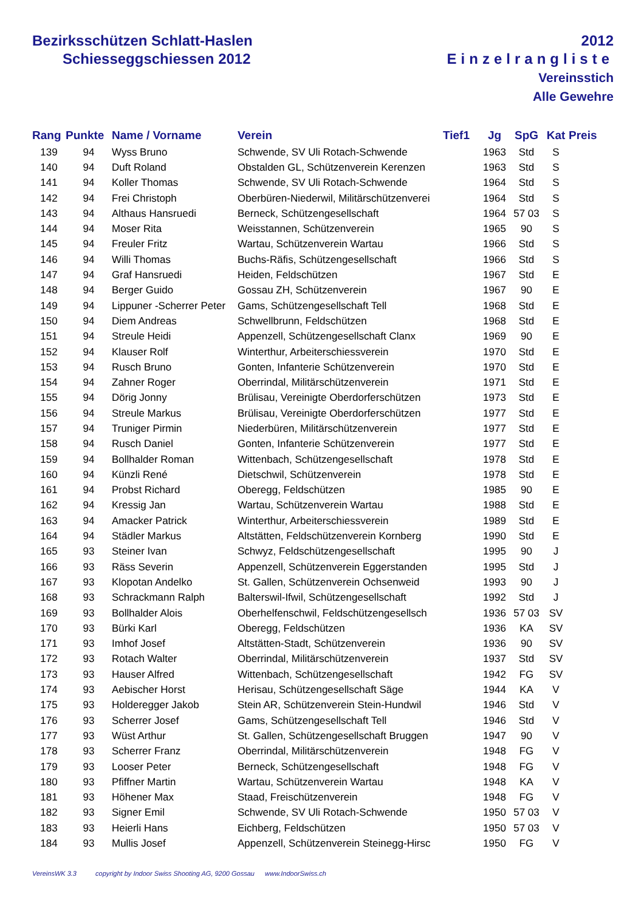Bezirksschützen Schlatt-Haslen
Schiesseggschiessen 2012
2012
Einzelrangliste
Vereinsstich
Alle Gewehre
| Rang | Punkte | Name / Vorname | Verein | Tief1 | Jg | SpG | Kat | Preis |
| --- | --- | --- | --- | --- | --- | --- | --- | --- |
| 139 | 94 | Wyss Bruno | Schwende, SV Uli Rotach-Schwende | | 1963 | Std | S | |
| 140 | 94 | Duft Roland | Obstalden GL, Schützenverein Kerenzen | | 1963 | Std | S | |
| 141 | 94 | Koller Thomas | Schwende, SV Uli Rotach-Schwende | | 1964 | Std | S | |
| 142 | 94 | Frei Christoph | Oberbüren-Niederwil, Militärschützenverei | | 1964 | Std | S | |
| 143 | 94 | Althaus Hansruedi | Berneck, Schützengesellschaft | | 1964 | 57 03 | S | |
| 144 | 94 | Moser Rita | Weisstannen, Schützenverein | | 1965 | 90 | S | |
| 145 | 94 | Freuler Fritz | Wartau, Schützenverein Wartau | | 1966 | Std | S | |
| 146 | 94 | Willi Thomas | Buchs-Räfis, Schützengesellschaft | | 1966 | Std | S | |
| 147 | 94 | Graf Hansruedi | Heiden, Feldschützen | | 1967 | Std | E | |
| 148 | 94 | Berger Guido | Gossau ZH, Schützenverein | | 1967 | 90 | E | |
| 149 | 94 | Lippuner -Scherrer Peter | Gams, Schützengesellschaft Tell | | 1968 | Std | E | |
| 150 | 94 | Diem Andreas | Schwellbrunn, Feldschützen | | 1968 | Std | E | |
| 151 | 94 | Streule Heidi | Appenzell, Schützengesellschaft Clanx | | 1969 | 90 | E | |
| 152 | 94 | Klauser Rolf | Winterthur, Arbeiterschiessverein | | 1970 | Std | E | |
| 153 | 94 | Rusch Bruno | Gonten, Infanterie Schützenverein | | 1970 | Std | E | |
| 154 | 94 | Zahner Roger | Oberrindal, Militärschützenverein | | 1971 | Std | E | |
| 155 | 94 | Dörig Jonny | Brülisau, Vereinigte Oberdorferschützen | | 1973 | Std | E | |
| 156 | 94 | Streule Markus | Brülisau, Vereinigte Oberdorferschützen | | 1977 | Std | E | |
| 157 | 94 | Truniger Pirmin | Niederbüren, Militärschützenverein | | 1977 | Std | E | |
| 158 | 94 | Rusch Daniel | Gonten, Infanterie Schützenverein | | 1977 | Std | E | |
| 159 | 94 | Bollhalder Roman | Wittenbach, Schützengesellschaft | | 1978 | Std | E | |
| 160 | 94 | Künzli René | Dietschwil, Schützenverein | | 1978 | Std | E | |
| 161 | 94 | Probst Richard | Oberegg, Feldschützen | | 1985 | 90 | E | |
| 162 | 94 | Kressig Jan | Wartau, Schützenverein Wartau | | 1988 | Std | E | |
| 163 | 94 | Amacker Patrick | Winterthur, Arbeiterschiessverein | | 1989 | Std | E | |
| 164 | 94 | Städler Markus | Altstätten, Feldschützenverein Kornberg | | 1990 | Std | E | |
| 165 | 93 | Steiner Ivan | Schwyz, Feldschützengesellschaft | | 1995 | 90 | J | |
| 166 | 93 | Räss Severin | Appenzell, Schützenverein Eggerstanden | | 1995 | Std | J | |
| 167 | 93 | Klopotan Andelko | St. Gallen, Schützenverein Ochsenweid | | 1993 | 90 | J | |
| 168 | 93 | Schrackmann Ralph | Balterswil-Ifwil, Schützengesellschaft | | 1992 | Std | J | |
| 169 | 93 | Bollhalder Alois | Oberhelfenschwil, Feldschützengesellsch | | 1936 | 57 03 | SV | |
| 170 | 93 | Bürki Karl | Oberegg, Feldschützen | | 1936 | KA | SV | |
| 171 | 93 | Imhof Josef | Altstätten-Stadt, Schützenverein | | 1936 | 90 | SV | |
| 172 | 93 | Rotach Walter | Oberrindal, Militärschützenverein | | 1937 | Std | SV | |
| 173 | 93 | Hauser Alfred | Wittenbach, Schützengesellschaft | | 1942 | FG | SV | |
| 174 | 93 | Aebischer Horst | Herisau, Schützengesellschaft Säge | | 1944 | KA | V | |
| 175 | 93 | Holderegger Jakob | Stein AR, Schützenverein Stein-Hundwil | | 1946 | Std | V | |
| 176 | 93 | Scherrer Josef | Gams, Schützengesellschaft Tell | | 1946 | Std | V | |
| 177 | 93 | Wüst Arthur | St. Gallen, Schützengesellschaft Bruggen | | 1947 | 90 | V | |
| 178 | 93 | Scherrer Franz | Oberrindal, Militärschützenverein | | 1948 | FG | V | |
| 179 | 93 | Looser Peter | Berneck, Schützengesellschaft | | 1948 | FG | V | |
| 180 | 93 | Pfiffner Martin | Wartau, Schützenverein Wartau | | 1948 | KA | V | |
| 181 | 93 | Höhener Max | Staad, Freischützenverein | | 1948 | FG | V | |
| 182 | 93 | Signer Emil | Schwende, SV Uli Rotach-Schwende | | 1950 | 57 03 | V | |
| 183 | 93 | Heierli Hans | Eichberg, Feldschützen | | 1950 | 57 03 | V | |
| 184 | 93 | Mullis Josef | Appenzell, Schützenverein Steinegg-Hirsc | | 1950 | FG | V | |
VereinsWK 3.3 copyright by Indoor Swiss Shooting AG, 9200 Gossau www.IndoorSwiss.ch